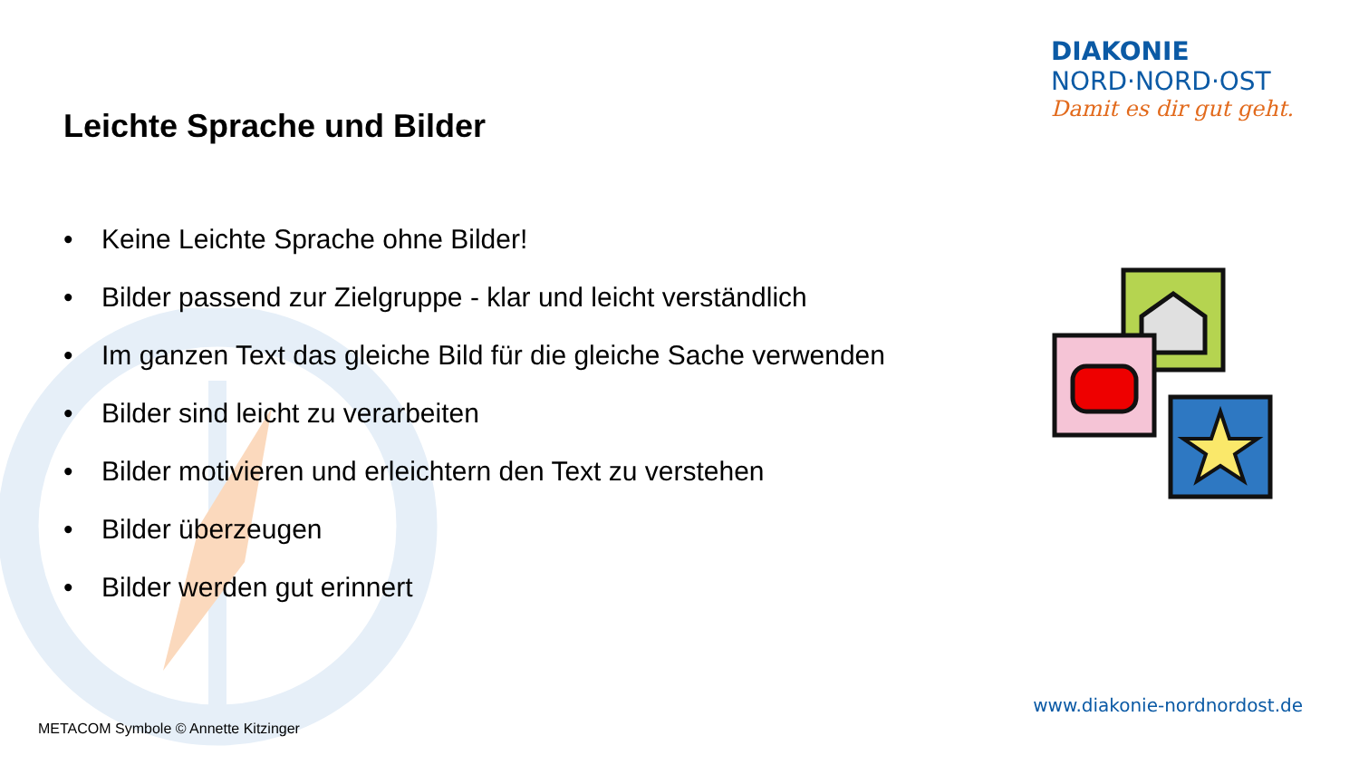DIAKONIE
NORD·NORD·OST
Damit es dir gut geht.
Leichte Sprache und Bilder
• Keine Leichte Sprache ohne Bilder!
• Bilder passend zur Zielgruppe - klar und leicht verständlich
• Im ganzen Text das gleiche Bild für die gleiche Sache verwenden
• Bilder sind leicht zu verarbeiten
• Bilder motivieren und erleichtern den Text zu verstehen
• Bilder überzeugen
• Bilder werden gut erinnert
www.diakonie-nordnordost.de
METACOM Symbole © Annette Kitzinger